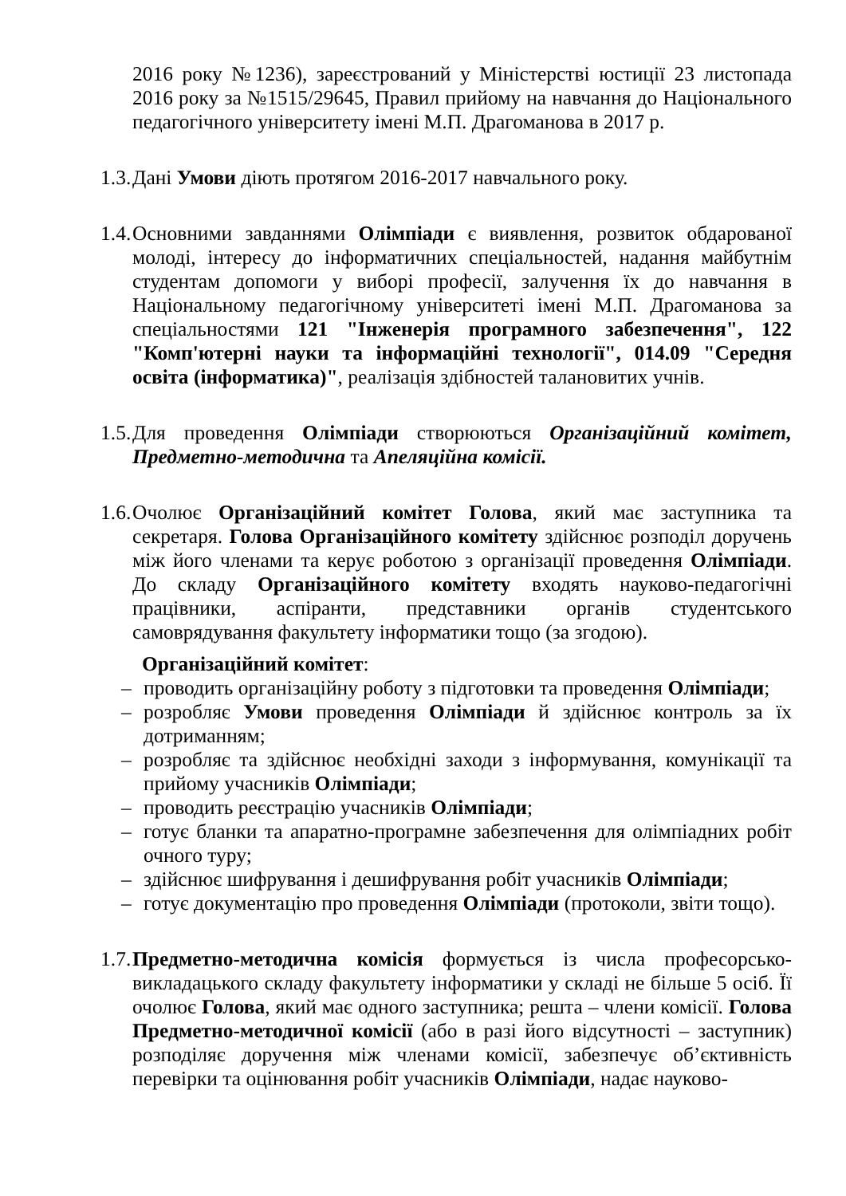2016 року №1236), зареєстрований у Міністерстві юстиції 23 листопада 2016 року за №1515/29645, Правил прийому на навчання до Національного педагогічного університету імені М.П. Драгоманова в 2017 р.
1.3.
Дані Умови діють протягом 2016-2017 навчального року.
1.4.
Основними завданнями Олімпіади є виявлення, розвиток обдарованої молоді, інтересу до інформатичних спеціальностей, надання майбутнім студентам допомоги у виборі професії, залучення їх до навчання в Національному педагогічному університеті імені М.П. Драгоманова за спеціальностями 121 "Інженерія програмного забезпечення", 122 "Комп'ютерні науки та інформаційні технології", 014.09 "Середня освіта (інформатика)", реалізація здібностей талановитих учнів.
1.5.
Для проведення Олімпіади створюються Організаційний комітет, Предметно-методична та Апеляційна комісії.
1.6.
Очолює Організаційний комітет Голова, який має заступника та секретаря. Голова Організаційного комітету здійснює розподіл доручень між його членами та керує роботою з організації проведення Олімпіади. До складу Організаційного комітету входять науково-педагогічні працівники, аспіранти, представники органів студентського самоврядування факультету інформатики тощо (за згодою).
Організаційний комітет:
– проводить організаційну роботу з підготовки та проведення Олімпіади;
– розробляє Умови проведення Олімпіади й здійснює контроль за їх дотриманням;
– розробляє та здійснює необхідні заходи з інформування, комунікації та прийому учасників Олімпіади;
– проводить реєстрацію учасників Олімпіади;
– готує бланки та апаратно-програмне забезпечення для олімпіадних робіт очного туру;
– здійснює шифрування і дешифрування робіт учасників Олімпіади;
– готує документацію про проведення Олімпіади (протоколи, звіти тощо).
1.7.
Предметно-методична комісія формується із числа професорсько-викладацького складу факультету інформатики у складі не більше 5 осіб. Її очолює Голова, який має одного заступника; решта – члени комісії. Голова Предметно-методичної комісії (або в разі його відсутності – заступник) розподіляє доручення між членами комісії, забезпечує об’єктивність перевірки та оцінювання робіт учасників Олімпіади, надає науково-